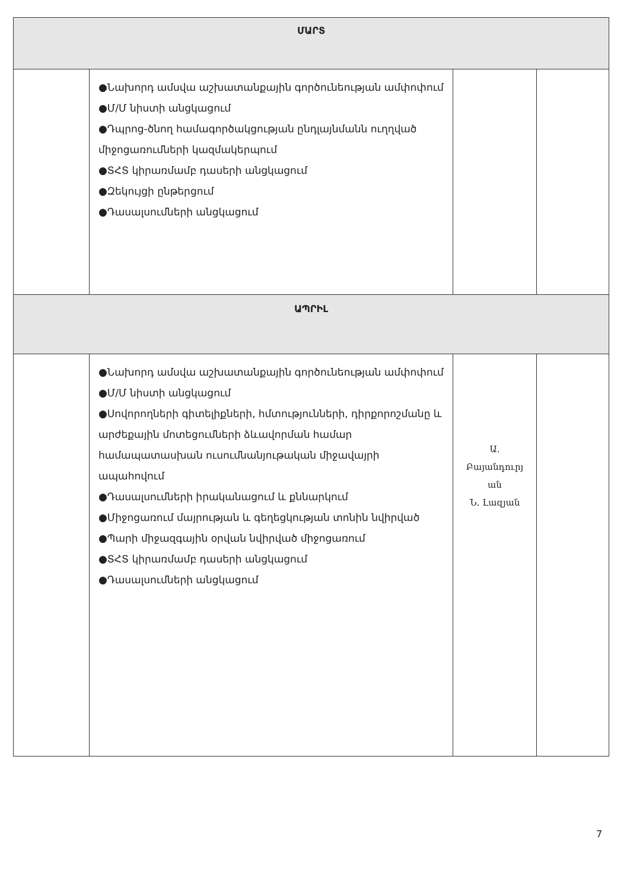| ՄԱՐՏ | | | |
| --- | --- | --- | --- |
| | ●Նախորդ ամսվա աշխատանքային գործունեության ամփոփում ●Մ/Մ նիստի անցկացում ●Դպրոց-ծնող համագործակցության ընդլայնմանն ուղղված միջոցառումների կազմակերպում ●ՏՀՏ կիրառմամբ դասերի անցկացում ●Զեկույցի ընթերցում ●Դասալսումների անցկացում | | |
| ԱՊՐԻԼ | | | |
| | ●Նախորդ ամսվա աշխատանքային գործունեության ամփոփում ●Մ/Մ նիստի անցկացում ●Սովորողների գիտելիքների, հմտությունների, դիրքորոշմանը և արժեքային մոտեցումների ձևավորման համար համապատասխան ուսումնանյութական միջավայրի ապահովում ●Դասալսումների իրականացում և քննարկում ●Միջոցառում մայրության և գեղեցկության տոնին նվիրված ●Պարի միջազգային օրվան նվիրված միջոցառում ●ՏՀՏ կիրառմամբ դասերի անցկացում ●Դասալսումների անցկացում | Ա. Բայանդուրյ ան Ն. Լազյան | |
7